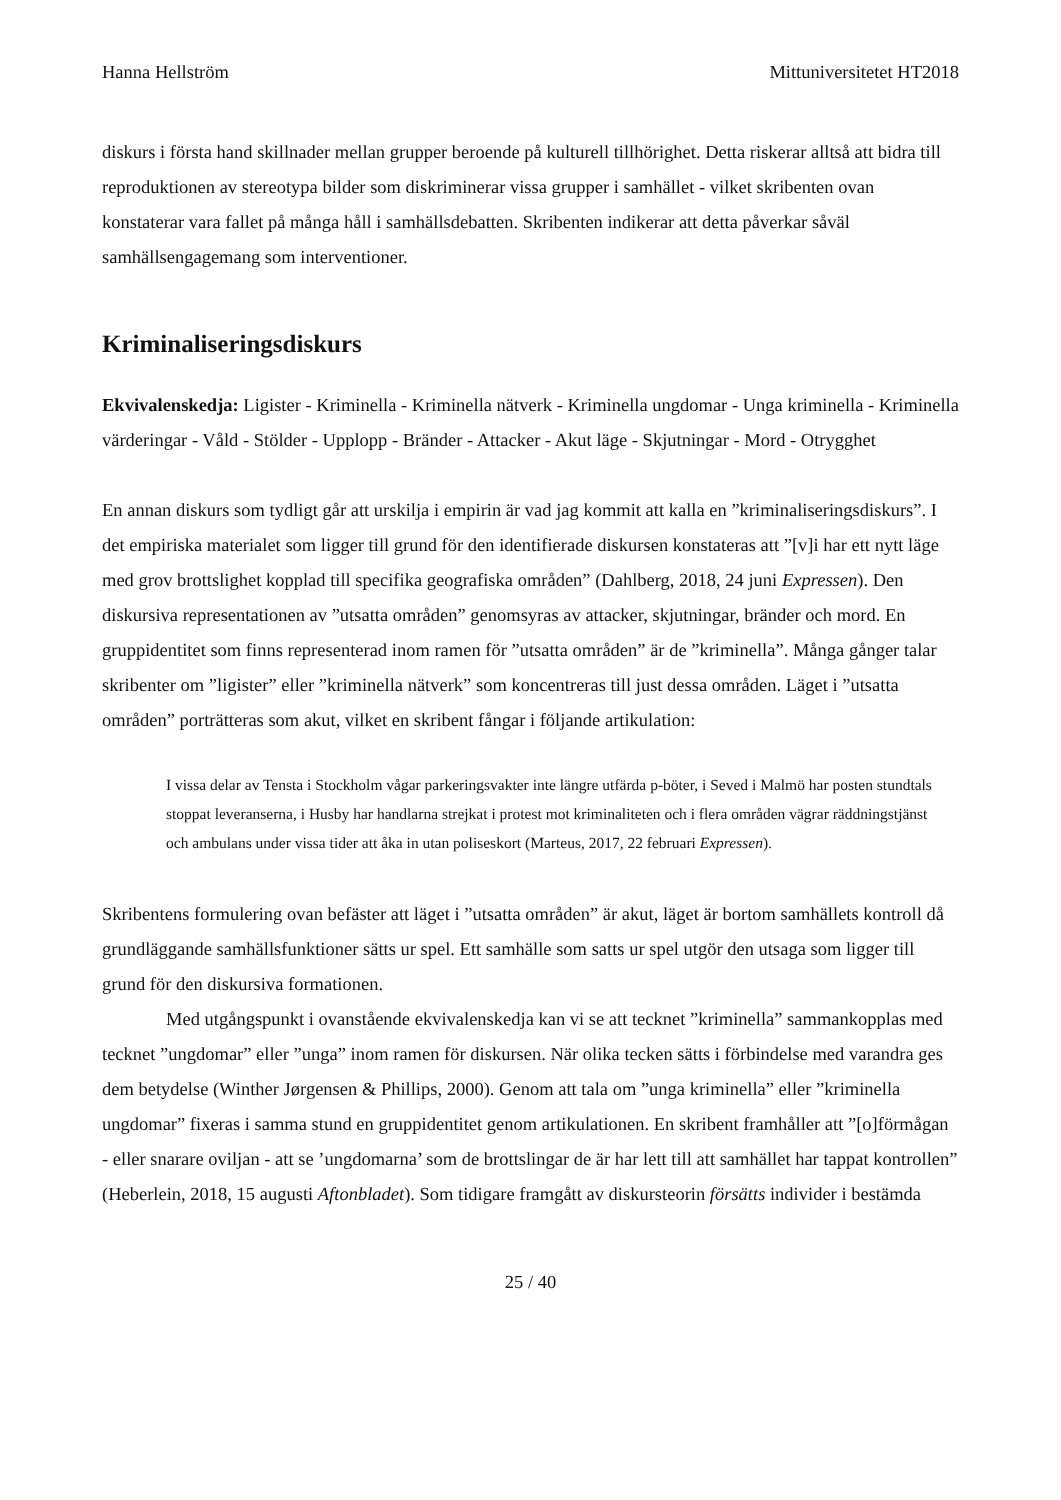Hanna Hellström Mittuniversitetet HT2018
diskurs i första hand skillnader mellan grupper beroende på kulturell tillhörighet. Detta riskerar alltså att bidra till reproduktionen av stereotypa bilder som diskriminerar vissa grupper i samhället - vilket skribenten ovan konstaterar vara fallet på många håll i samhällsdebatten. Skribenten indikerar att detta påverkar såväl samhällsengagemang som interventioner.
Kriminaliseringsdiskurs
Ekvivalenskedja: Ligister - Kriminella - Kriminella nätverk - Kriminella ungdomar - Unga kriminella - Kriminella värderingar - Våld - Stölder - Upplopp - Bränder - Attacker - Akut läge - Skjutningar - Mord - Otrygghet
En annan diskurs som tydligt går att urskilja i empirin är vad jag kommit att kalla en ”kriminaliseringsdiskurs”. I det empiriska materialet som ligger till grund för den identifierade diskursen konstateras att ”[v]i har ett nytt läge med grov brottslighet kopplad till specifika geografiska områden” (Dahlberg, 2018, 24 juni Expressen). Den diskursiva representationen av ”utsatta områden” genomsyras av attacker, skjutningar, bränder och mord. En gruppidentitet som finns representerad inom ramen för ”utsatta områden” är de ”kriminella”. Många gånger talar skribenter om ”ligister” eller ”kriminella nätverk” som koncentreras till just dessa områden. Läget i ”utsatta områden” porträtteras som akut, vilket en skribent fångar i följande artikulation:
I vissa delar av Tensta i Stockholm vågar parkeringsvakter inte längre utfärda p-böter, i Seved i Malmö har posten stundtals stoppat leveranserna, i Husby har handlarna strejkat i protest mot kriminaliteten och i flera områden vägrar räddningstjänst och ambulans under vissa tider att åka in utan poliseskort (Marteus, 2017, 22 februari Expressen).
Skribentens formulering ovan befäster att läget i ”utsatta områden” är akut, läget är bortom samhällets kontroll då grundläggande samhällsfunktioner sätts ur spel. Ett samhälle som satts ur spel utgör den utsaga som ligger till grund för den diskursiva formationen.
Med utgångspunkt i ovanstående ekvivalenskedja kan vi se att tecknet ”kriminella” sammankopplas med tecknet ”ungdomar” eller ”unga” inom ramen för diskursen. När olika tecken sätts i förbindelse med varandra ges dem betydelse (Winther Jørgensen & Phillips, 2000). Genom att tala om ”unga kriminella” eller ”kriminella ungdomar” fixeras i samma stund en gruppidentitet genom artikulationen. En skribent framhåller att ”[o]förmågan - eller snarare oviljan - att se ’ungdomarna’ som de brottslingar de är har lett till att samhället har tappat kontrollen” (Heberlein, 2018, 15 augusti Aftonbladet). Som tidigare framgått av diskursteorin försätts individer i bestämda
25 / 40